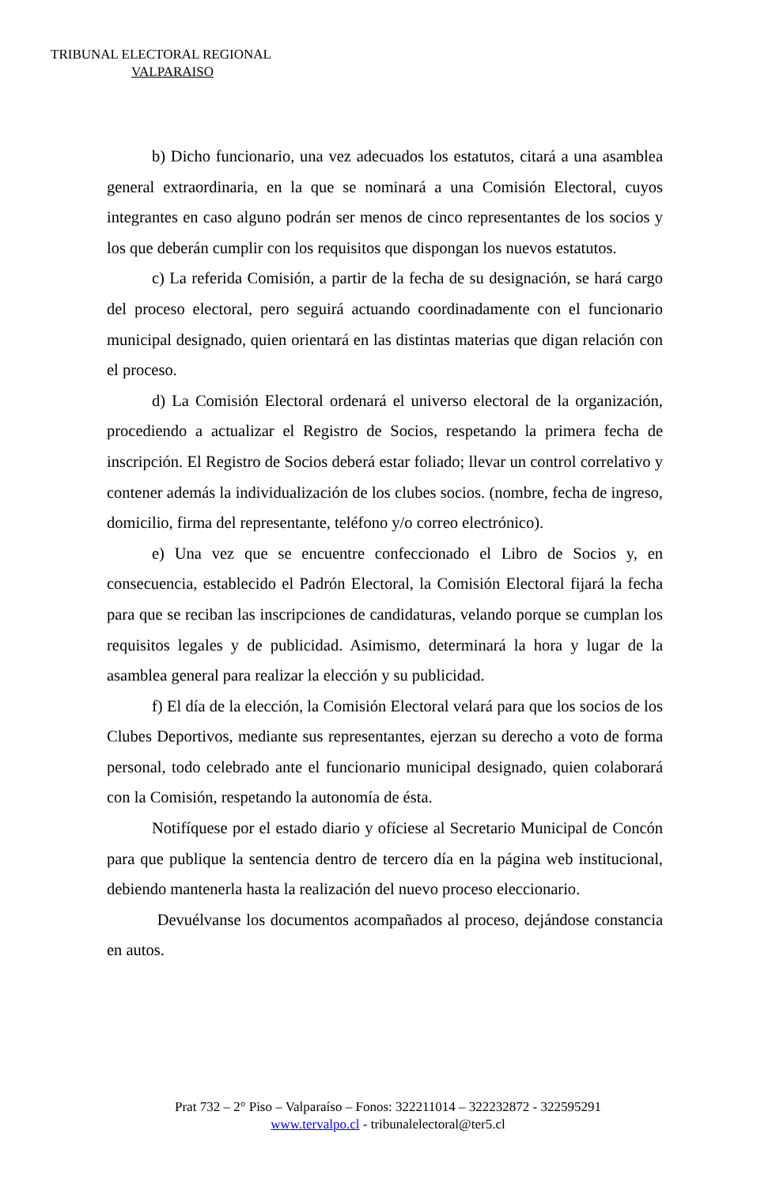TRIBUNAL ELECTORAL REGIONAL
VALPARAISO
b) Dicho funcionario, una vez adecuados los estatutos, citará a una asamblea general extraordinaria, en la que se nominará a una Comisión Electoral, cuyos integrantes en caso alguno podrán ser menos de cinco representantes de los socios y los que deberán cumplir con los requisitos que dispongan los nuevos estatutos.
c) La referida Comisión, a partir de la fecha de su designación, se hará cargo del proceso electoral, pero seguirá actuando coordinadamente con el funcionario municipal designado, quien orientará en las distintas materias que digan relación con el proceso.
d) La Comisión Electoral ordenará el universo electoral de la organización, procediendo a actualizar el Registro de Socios, respetando la primera fecha de inscripción. El Registro de Socios deberá estar foliado; llevar un control correlativo y contener además la individualización de los clubes socios. (nombre, fecha de ingreso, domicilio, firma del representante, teléfono y/o correo electrónico).
e) Una vez que se encuentre confeccionado el Libro de Socios y, en consecuencia, establecido el Padrón Electoral, la Comisión Electoral fijará la fecha para que se reciban las inscripciones de candidaturas, velando porque se cumplan los requisitos legales y de publicidad. Asimismo, determinará la hora y lugar de la asamblea general para realizar la elección y su publicidad.
f) El día de la elección, la Comisión Electoral velará para que los socios de los Clubes Deportivos, mediante sus representantes, ejerzan su derecho a voto de forma personal, todo celebrado ante el funcionario municipal designado, quien colaborará con la Comisión, respetando la autonomía de ésta.
Notifíquese por el estado diario y ofíciese al Secretario Municipal de Concón para que publique la sentencia dentro de tercero día en la página web institucional, debiendo mantenerla hasta la realización del nuevo proceso eleccionario.
Devuélvanse los documentos acompañados al proceso, dejándose constancia en autos.
Prat 732 – 2° Piso – Valparaíso – Fonos: 322211014 – 322232872 - 322595291
www.tervalpo.cl - tribunalelectoral@ter5.cl